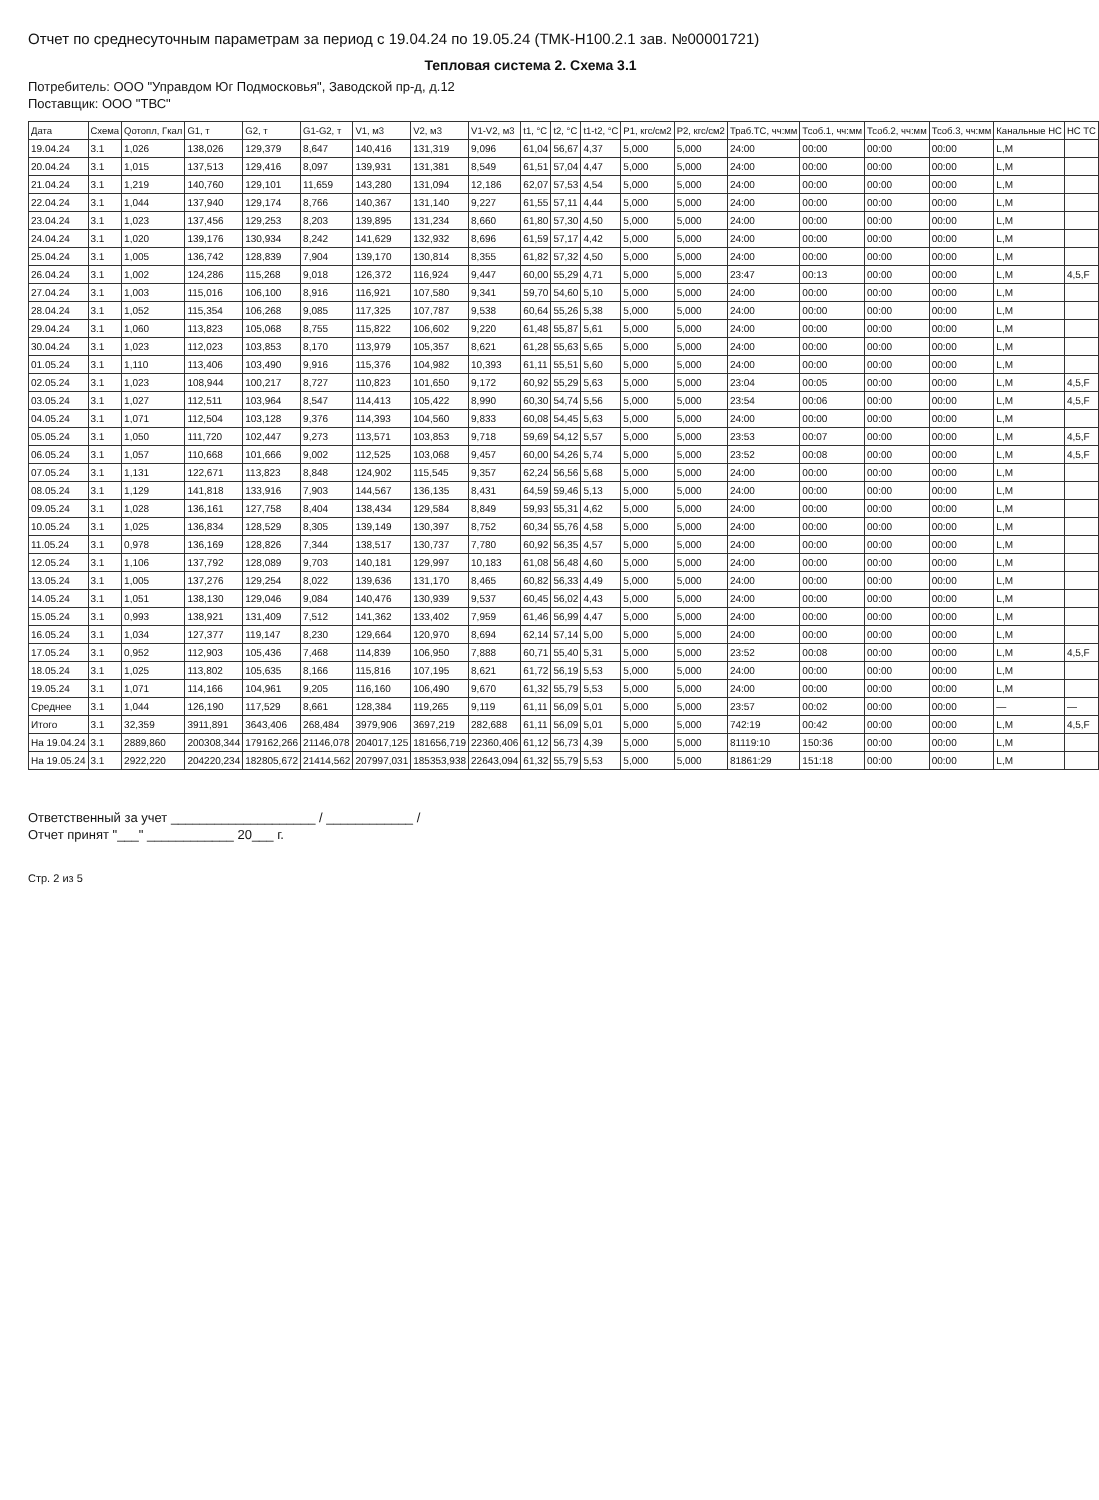Отчет по среднесуточным параметрам за период с 19.04.24 по 19.05.24 (ТМК-Н100.2.1 зав. №00001721)
Тепловая система 2. Схема 3.1
Потребитель: ООО "Управдом Юг Подмосковья", Заводской пр-д, д.12
Поставщик: ООО "ТВС"
| Дата | Схема | Qотопл, Гкал | G1, т | G2, т | G1-G2, т | V1, м3 | V2, м3 | V1-V2, м3 | t1, °C | t2, °C | t1-t2, °C | P1, кгс/см2 | P2, кгс/см2 | Траб.ТС, чч:мм | Тсоб.1, чч:мм | Тсоб.2, чч:мм | Тсоб.3, чч:мм | Канальные НС | НС ТС |
| --- | --- | --- | --- | --- | --- | --- | --- | --- | --- | --- | --- | --- | --- | --- | --- | --- | --- | --- | --- |
| 19.04.24 | 3.1 | 1,026 | 138,026 | 129,379 | 8,647 | 140,416 | 131,319 | 9,096 | 61,04 | 56,67 | 4,37 | 5,000 | 5,000 | 24:00 | 00:00 | 00:00 | 00:00 | L,M | |
| 20.04.24 | 3.1 | 1,015 | 137,513 | 129,416 | 8,097 | 139,931 | 131,381 | 8,549 | 61,51 | 57,04 | 4,47 | 5,000 | 5,000 | 24:00 | 00:00 | 00:00 | 00:00 | L,M | |
| 21.04.24 | 3.1 | 1,219 | 140,760 | 129,101 | 11,659 | 143,280 | 131,094 | 12,186 | 62,07 | 57,53 | 4,54 | 5,000 | 5,000 | 24:00 | 00:00 | 00:00 | 00:00 | L,M | |
| 22.04.24 | 3.1 | 1,044 | 137,940 | 129,174 | 8,766 | 140,367 | 131,140 | 9,227 | 61,55 | 57,11 | 4,44 | 5,000 | 5,000 | 24:00 | 00:00 | 00:00 | 00:00 | L,M | |
| 23.04.24 | 3.1 | 1,023 | 137,456 | 129,253 | 8,203 | 139,895 | 131,234 | 8,660 | 61,80 | 57,30 | 4,50 | 5,000 | 5,000 | 24:00 | 00:00 | 00:00 | 00:00 | L,M | |
| 24.04.24 | 3.1 | 1,020 | 139,176 | 130,934 | 8,242 | 141,629 | 132,932 | 8,696 | 61,59 | 57,17 | 4,42 | 5,000 | 5,000 | 24:00 | 00:00 | 00:00 | 00:00 | L,M | |
| 25.04.24 | 3.1 | 1,005 | 136,742 | 128,839 | 7,904 | 139,170 | 130,814 | 8,355 | 61,82 | 57,32 | 4,50 | 5,000 | 5,000 | 24:00 | 00:00 | 00:00 | 00:00 | L,M | |
| 26.04.24 | 3.1 | 1,002 | 124,286 | 115,268 | 9,018 | 126,372 | 116,924 | 9,447 | 60,00 | 55,29 | 4,71 | 5,000 | 5,000 | 23:47 | 00:13 | 00:00 | 00:00 | L,M | 4,5,F |
| 27.04.24 | 3.1 | 1,003 | 115,016 | 106,100 | 8,916 | 116,921 | 107,580 | 9,341 | 59,70 | 54,60 | 5,10 | 5,000 | 5,000 | 24:00 | 00:00 | 00:00 | 00:00 | L,M | |
| 28.04.24 | 3.1 | 1,052 | 115,354 | 106,268 | 9,085 | 117,325 | 107,787 | 9,538 | 60,64 | 55,26 | 5,38 | 5,000 | 5,000 | 24:00 | 00:00 | 00:00 | 00:00 | L,M | |
| 29.04.24 | 3.1 | 1,060 | 113,823 | 105,068 | 8,755 | 115,822 | 106,602 | 9,220 | 61,48 | 55,87 | 5,61 | 5,000 | 5,000 | 24:00 | 00:00 | 00:00 | 00:00 | L,M | |
| 30.04.24 | 3.1 | 1,023 | 112,023 | 103,853 | 8,170 | 113,979 | 105,357 | 8,621 | 61,28 | 55,63 | 5,65 | 5,000 | 5,000 | 24:00 | 00:00 | 00:00 | 00:00 | L,M | |
| 01.05.24 | 3.1 | 1,110 | 113,406 | 103,490 | 9,916 | 115,376 | 104,982 | 10,393 | 61,11 | 55,51 | 5,60 | 5,000 | 5,000 | 24:00 | 00:00 | 00:00 | 00:00 | L,M | |
| 02.05.24 | 3.1 | 1,023 | 108,944 | 100,217 | 8,727 | 110,823 | 101,650 | 9,172 | 60,92 | 55,29 | 5,63 | 5,000 | 5,000 | 23:04 | 00:05 | 00:00 | 00:00 | L,M | 4,5,F |
| 03.05.24 | 3.1 | 1,027 | 112,511 | 103,964 | 8,547 | 114,413 | 105,422 | 8,990 | 60,30 | 54,74 | 5,56 | 5,000 | 5,000 | 23:54 | 00:06 | 00:00 | 00:00 | L,M | 4,5,F |
| 04.05.24 | 3.1 | 1,071 | 112,504 | 103,128 | 9,376 | 114,393 | 104,560 | 9,833 | 60,08 | 54,45 | 5,63 | 5,000 | 5,000 | 24:00 | 00:00 | 00:00 | 00:00 | L,M | |
| 05.05.24 | 3.1 | 1,050 | 111,720 | 102,447 | 9,273 | 113,571 | 103,853 | 9,718 | 59,69 | 54,12 | 5,57 | 5,000 | 5,000 | 23:53 | 00:07 | 00:00 | 00:00 | L,M | 4,5,F |
| 06.05.24 | 3.1 | 1,057 | 110,668 | 101,666 | 9,002 | 112,525 | 103,068 | 9,457 | 60,00 | 54,26 | 5,74 | 5,000 | 5,000 | 23:52 | 00:08 | 00:00 | 00:00 | L,M | 4,5,F |
| 07.05.24 | 3.1 | 1,131 | 122,671 | 113,823 | 8,848 | 124,902 | 115,545 | 9,357 | 62,24 | 56,56 | 5,68 | 5,000 | 5,000 | 24:00 | 00:00 | 00:00 | 00:00 | L,M | |
| 08.05.24 | 3.1 | 1,129 | 141,818 | 133,916 | 7,903 | 144,567 | 136,135 | 8,431 | 64,59 | 59,46 | 5,13 | 5,000 | 5,000 | 24:00 | 00:00 | 00:00 | 00:00 | L,M | |
| 09.05.24 | 3.1 | 1,028 | 136,161 | 127,758 | 8,404 | 138,434 | 129,584 | 8,849 | 59,93 | 55,31 | 4,62 | 5,000 | 5,000 | 24:00 | 00:00 | 00:00 | 00:00 | L,M | |
| 10.05.24 | 3.1 | 1,025 | 136,834 | 128,529 | 8,305 | 139,149 | 130,397 | 8,752 | 60,34 | 55,76 | 4,58 | 5,000 | 5,000 | 24:00 | 00:00 | 00:00 | 00:00 | L,M | |
| 11.05.24 | 3.1 | 0,978 | 136,169 | 128,826 | 7,344 | 138,517 | 130,737 | 7,780 | 60,92 | 56,35 | 4,57 | 5,000 | 5,000 | 24:00 | 00:00 | 00:00 | 00:00 | L,M | |
| 12.05.24 | 3.1 | 1,106 | 137,792 | 128,089 | 9,703 | 140,181 | 129,997 | 10,183 | 61,08 | 56,48 | 4,60 | 5,000 | 5,000 | 24:00 | 00:00 | 00:00 | 00:00 | L,M | |
| 13.05.24 | 3.1 | 1,005 | 137,276 | 129,254 | 8,022 | 139,636 | 131,170 | 8,465 | 60,82 | 56,33 | 4,49 | 5,000 | 5,000 | 24:00 | 00:00 | 00:00 | 00:00 | L,M | |
| 14.05.24 | 3.1 | 1,051 | 138,130 | 129,046 | 9,084 | 140,476 | 130,939 | 9,537 | 60,45 | 56,02 | 4,43 | 5,000 | 5,000 | 24:00 | 00:00 | 00:00 | 00:00 | L,M | |
| 15.05.24 | 3.1 | 0,993 | 138,921 | 131,409 | 7,512 | 141,362 | 133,402 | 7,959 | 61,46 | 56,99 | 4,47 | 5,000 | 5,000 | 24:00 | 00:00 | 00:00 | 00:00 | L,M | |
| 16.05.24 | 3.1 | 1,034 | 127,377 | 119,147 | 8,230 | 129,664 | 120,970 | 8,694 | 62,14 | 57,14 | 5,00 | 5,000 | 5,000 | 24:00 | 00:00 | 00:00 | 00:00 | L,M | |
| 17.05.24 | 3.1 | 0,952 | 112,903 | 105,436 | 7,468 | 114,839 | 106,950 | 7,888 | 60,71 | 55,40 | 5,31 | 5,000 | 5,000 | 23:52 | 00:08 | 00:00 | 00:00 | L,M | 4,5,F |
| 18.05.24 | 3.1 | 1,025 | 113,802 | 105,635 | 8,166 | 115,816 | 107,195 | 8,621 | 61,72 | 56,19 | 5,53 | 5,000 | 5,000 | 24:00 | 00:00 | 00:00 | 00:00 | L,M | |
| 19.05.24 | 3.1 | 1,071 | 114,166 | 104,961 | 9,205 | 116,160 | 106,490 | 9,670 | 61,32 | 55,79 | 5,53 | 5,000 | 5,000 | 24:00 | 00:00 | 00:00 | 00:00 | L,M | |
| Среднее | 3.1 | 1,044 | 126,190 | 117,529 | 8,661 | 128,384 | 119,265 | 9,119 | 61,11 | 56,09 | 5,01 | 5,000 | 5,000 | 23:57 | 00:02 | 00:00 | 00:00 | — | — |
| Итого | 3.1 | 32,359 | 3911,891 | 3643,406 | 268,484 | 3979,906 | 3697,219 | 282,688 | 61,11 | 56,09 | 5,01 | 5,000 | 5,000 | 742:19 | 00:42 | 00:00 | 00:00 | L,M | 4,5,F |
| На 19.04.24 | 3.1 | 2889,860 | 200308,344 | 179162,266 | 21146,078 | 204017,125 | 181656,719 | 22360,406 | 61,12 | 56,73 | 4,39 | 5,000 | 5,000 | 81119:10 | 150:36 | 00:00 | 00:00 | L,M | |
| На 19.05.24 | 3.1 | 2922,220 | 204220,234 | 182805,672 | 21414,562 | 207997,031 | 185353,938 | 22643,094 | 61,32 | 55,79 | 5,53 | 5,000 | 5,000 | 81861:29 | 151:18 | 00:00 | 00:00 | L,M | |
Ответственный за учет ____________________ / ____________ /
Отчет принят "___" ____________ 20___ г.
Стр. 2 из 5